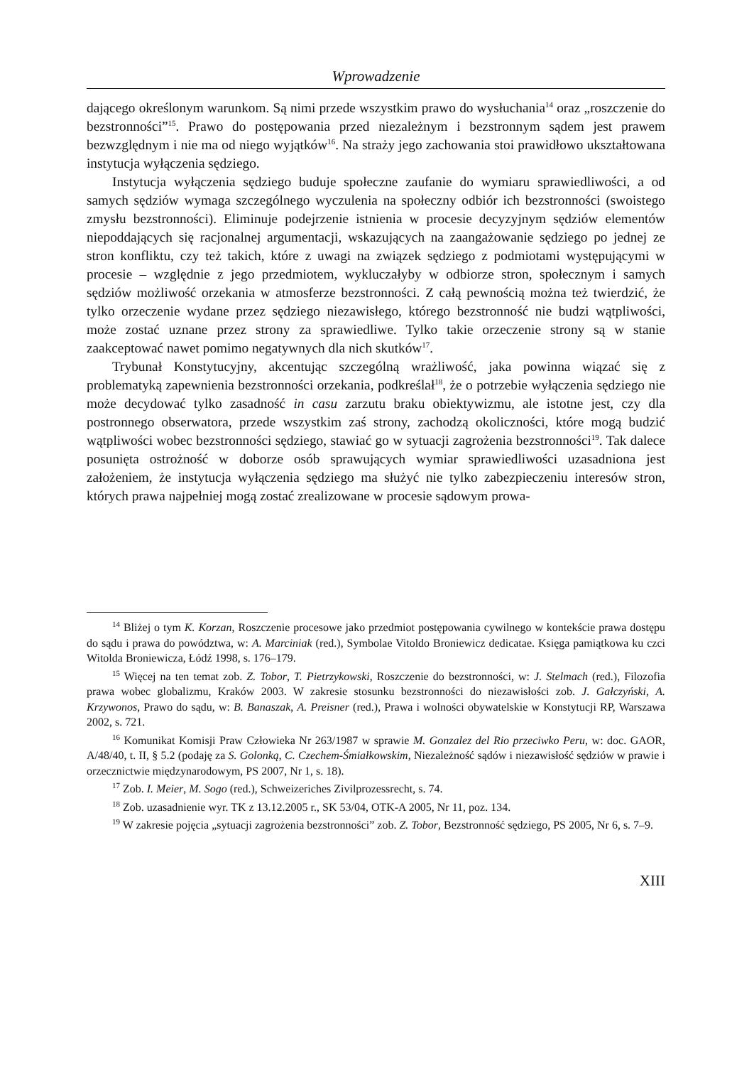Wprowadzenie
dającego określonym warunkom. Są nimi przede wszystkim prawo do wysłuchania<sup>14</sup> oraz „roszczenie do bezstronności”<sup>15</sup>. Prawo do postępowania przed niezależnym i bezstronnym sądem jest prawem bezwzględnym i nie ma od niego wyjątków<sup>16</sup>. Na straży jego zachowania stoi prawidłowo ukształtowana instytucja wyłączenia sędziego.
Instytucja wyłączenia sędziego buduje społeczne zaufanie do wymiaru sprawiedliwości, a od samych sędziów wymaga szczególnego wyczulenia na społeczny odbiór ich bezstronności (swoistego zmysłu bezstronności). Eliminuje podejrzenie istnienia w procesie decyzyjnym sędziów elementów niepoddających się racjonalnej argumentacji, wskazujących na zaangażowanie sędziego po jednej ze stron konfliktu, czy też takich, które z uwagi na związek sędziego z podmiotami występującymi w procesie – względnie z jego przedmiotem, wykluczałyby w odbiorze stron, społecznym i samych sędziów możliwość orzekania w atmosferze bezstronności. Z całą pewnością można też twierdzić, że tylko orzeczenie wydane przez sędziego niezawisłego, którego bezstronność nie budzi wątpliwości, może zostać uznane przez strony za sprawiedliwe. Tylko takie orzeczenie strony są w stanie zaakceptować nawet pomimo negatywnych dla nich skutków<sup>17</sup>.
Trybunał Konstytucyjny, akcentując szczególną wrażliwość, jaka powinna wiązać się z problematyką zapewnienia bezstronności orzekania, podkreślał<sup>18</sup>, że o potrzebie wyłączenia sędziego nie może decydować tylko zasadność in casu zarzutu braku obiektywizmu, ale istotne jest, czy dla postronnego obserwatora, przede wszystkim zaś strony, zachodzą okoliczności, które mogą budzić wątpliwości wobec bezstronności sędziego, stawiać go w sytuacji zagrożenia bezstronności<sup>19</sup>. Tak dalece posunięta ostrożność w doborze osób sprawujących wymiar sprawiedliwości uzasadniona jest założeniem, że instytucja wyłączenia sędziego ma służyć nie tylko zabezpieczeniu interesów stron, których prawa najpełniej mogą zostać zrealizowane w procesie sądowym prowa-
<sup>14</sup> Bliżej o tym K. Korzan, Roszczenie procesowe jako przedmiot postępowania cywilnego w kontekście prawa dostępu do sądu i prawa do powództwa, w: A. Marciniak (red.), Symbolae Vitoldo Broniewicz dedicatae. Księga pamiątkowa ku czci Witolda Broniewicza, Łódź 1998, s. 176–179.
<sup>15</sup> Więcej na ten temat zob. Z. Tobor, T. Pietrzykowski, Roszczenie do bezstronności, w: J. Stelmach (red.), Filozofia prawa wobec globalizmu, Kraków 2003. W zakresie stosunku bezstronności do niezawisłości zob. J. Gałczyński, A. Krzywonos, Prawo do sądu, w: B. Banaszak, A. Preisner (red.), Prawa i wolności obywatelskie w Konstytucji RP, Warszawa 2002, s. 721.
<sup>16</sup> Komunikat Komisji Praw Człowieka Nr 263/1987 w sprawie M. Gonzalez del Rio przeciwko Peru, w: doc. GAOR, A/48/40, t. II, § 5.2 (podaję za S. Golonką, C. Czechem-Śmiałkowskim, Niezależność sądów i niezawisłość sędziów w prawie i orzecznictwie międzynarodowym, PS 2007, Nr 1, s. 18).
<sup>17</sup> Zob. I. Meier, M. Sogo (red.), Schweizeriches Zivilprozessrecht, s. 74.
<sup>18</sup> Zob. uzasadnienie wyr. TK z 13.12.2005 r., SK 53/04, OTK-A 2005, Nr 11, poz. 134.
<sup>19</sup> W zakresie pojęcia „sytuacji zagrożenia bezstronności” zob. Z. Tobor, Bezstronność sędziego, PS 2005, Nr 6, s. 7–9.
XIII